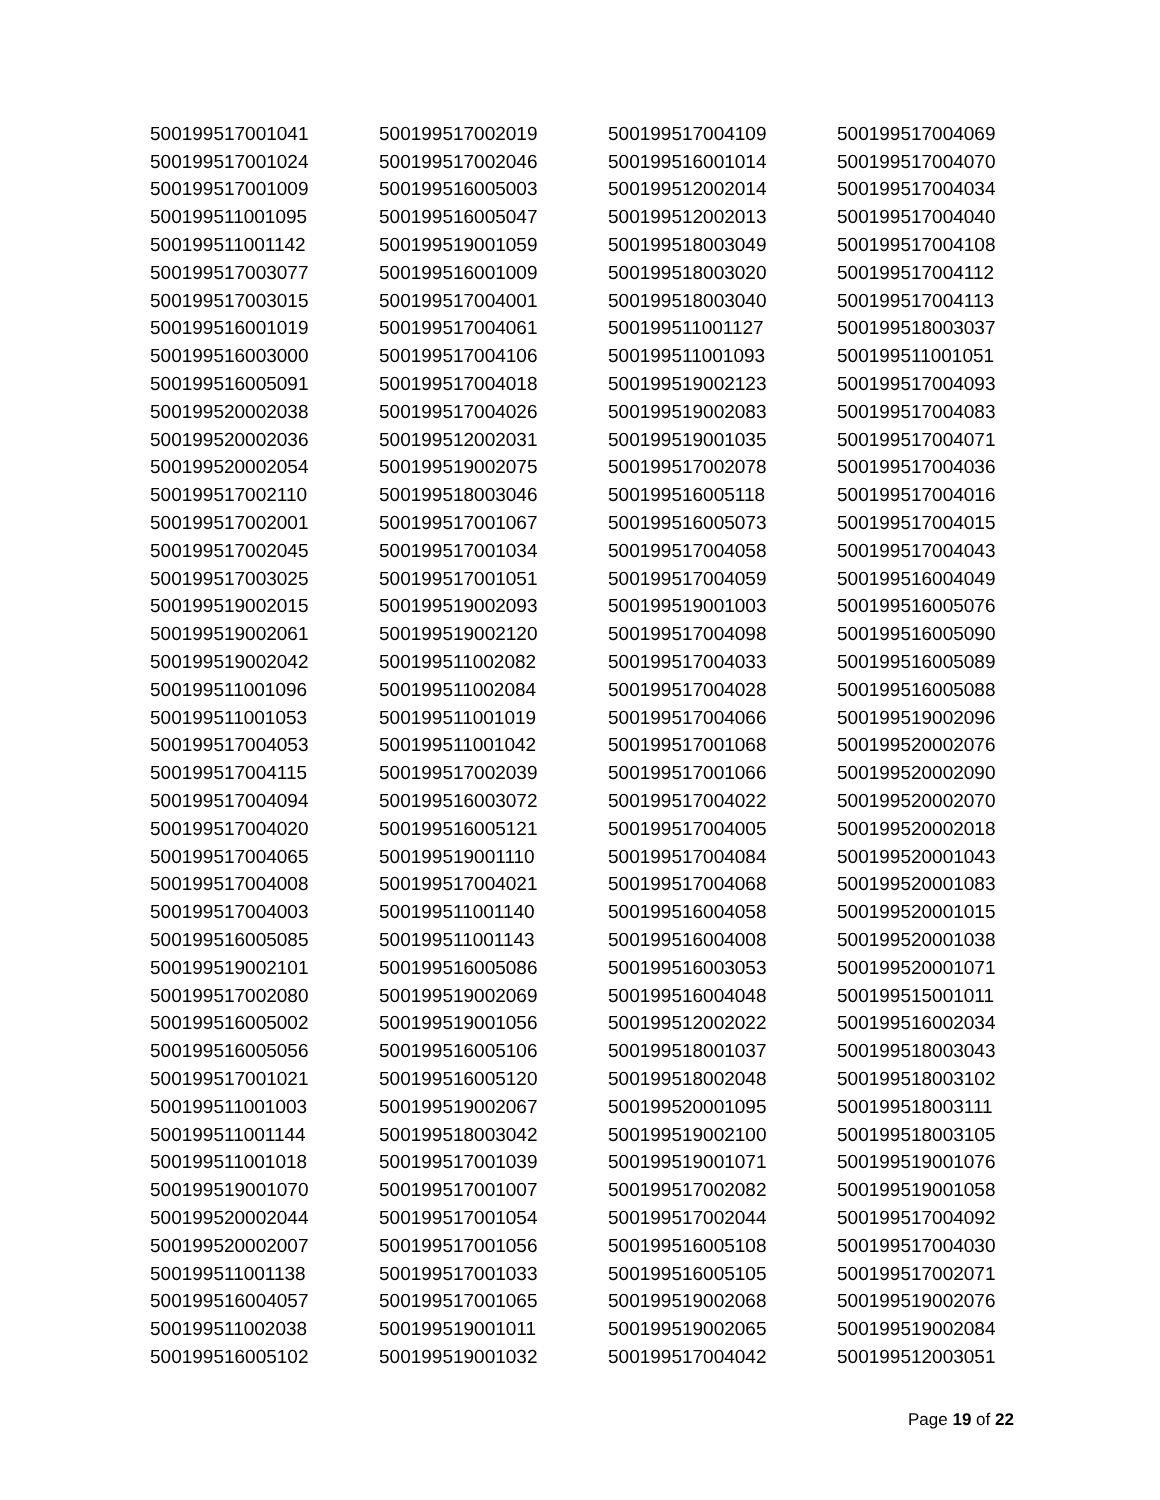| 500199517001041 | 500199517002019 | 500199517004109 | 500199517004069 |
| 500199517001024 | 500199517002046 | 500199516001014 | 500199517004070 |
| 500199517001009 | 500199516005003 | 500199512002014 | 500199517004034 |
| 500199511001095 | 500199516005047 | 500199512002013 | 500199517004040 |
| 500199511001142 | 500199519001059 | 500199518003049 | 500199517004108 |
| 500199517003077 | 500199516001009 | 500199518003020 | 500199517004112 |
| 500199517003015 | 500199517004001 | 500199518003040 | 500199517004113 |
| 500199516001019 | 500199517004061 | 500199511001127 | 500199518003037 |
| 500199516003000 | 500199517004106 | 500199511001093 | 500199511001051 |
| 500199516005091 | 500199517004018 | 500199519002123 | 500199517004093 |
| 500199520002038 | 500199517004026 | 500199519002083 | 500199517004083 |
| 500199520002036 | 500199512002031 | 500199519001035 | 500199517004071 |
| 500199520002054 | 500199519002075 | 500199517002078 | 500199517004036 |
| 500199517002110 | 500199518003046 | 500199516005118 | 500199517004016 |
| 500199517002001 | 500199517001067 | 500199516005073 | 500199517004015 |
| 500199517002045 | 500199517001034 | 500199517004058 | 500199517004043 |
| 500199517003025 | 500199517001051 | 500199517004059 | 500199516004049 |
| 500199519002015 | 500199519002093 | 500199519001003 | 500199516005076 |
| 500199519002061 | 500199519002120 | 500199517004098 | 500199516005090 |
| 500199519002042 | 500199511002082 | 500199517004033 | 500199516005089 |
| 500199511001096 | 500199511002084 | 500199517004028 | 500199516005088 |
| 500199511001053 | 500199511001019 | 500199517004066 | 500199519002096 |
| 500199517004053 | 500199511001042 | 500199517001068 | 500199520002076 |
| 500199517004115 | 500199517002039 | 500199517001066 | 500199520002090 |
| 500199517004094 | 500199516003072 | 500199517004022 | 500199520002070 |
| 500199517004020 | 500199516005121 | 500199517004005 | 500199520002018 |
| 500199517004065 | 500199519001110 | 500199517004084 | 500199520001043 |
| 500199517004008 | 500199517004021 | 500199517004068 | 500199520001083 |
| 500199517004003 | 500199511001140 | 500199516004058 | 500199520001015 |
| 500199516005085 | 500199511001143 | 500199516004008 | 500199520001038 |
| 500199519002101 | 500199516005086 | 500199516003053 | 500199520001071 |
| 500199517002080 | 500199519002069 | 500199516004048 | 500199515001011 |
| 500199516005002 | 500199519001056 | 500199512002022 | 500199516002034 |
| 500199516005056 | 500199516005106 | 500199518001037 | 500199518003043 |
| 500199517001021 | 500199516005120 | 500199518002048 | 500199518003102 |
| 500199511001003 | 500199519002067 | 500199520001095 | 500199518003111 |
| 500199511001144 | 500199518003042 | 500199519002100 | 500199518003105 |
| 500199511001018 | 500199517001039 | 500199519001071 | 500199519001076 |
| 500199519001070 | 500199517001007 | 500199517002082 | 500199519001058 |
| 500199520002044 | 500199517001054 | 500199517002044 | 500199517004092 |
| 500199520002007 | 500199517001056 | 500199516005108 | 500199517004030 |
| 500199511001138 | 500199517001033 | 500199516005105 | 500199517002071 |
| 500199516004057 | 500199517001065 | 500199519002068 | 500199519002076 |
| 500199511002038 | 500199519001011 | 500199519002065 | 500199519002084 |
| 500199516005102 | 500199519001032 | 500199517004042 | 500199512003051 |
Page 19 of 22